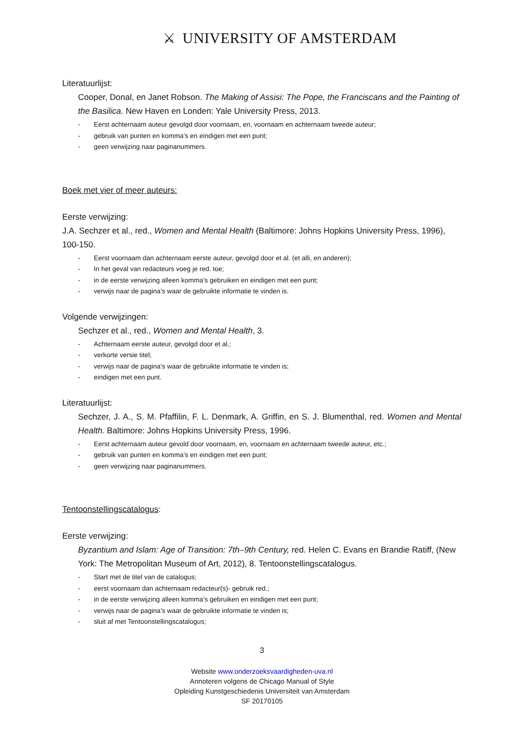⚔ UNIVERSITY OF AMSTERDAM
Literatuurlijst:
Cooper, Donal, en Janet Robson. The Making of Assisi: The Pope, the Franciscans and the Painting of the Basilica. New Haven en Londen: Yale University Press, 2013.
- Eerst achternaam auteur gevolgd door voornaam, en, voornaam en achternaam tweede auteur;
- gebruik van punten en komma’s en eindigen met een punt;
- geen verwijzing naar paginanummers.
Boek met vier of meer auteurs:
Eerste verwijzing:
J.A. Sechzer et al., red., Women and Mental Health (Baltimore: Johns Hopkins University Press, 1996), 100-150.
- Eerst voornaam dan achternaam eerste auteur, gevolgd door et al. (et alli, en anderen);
- In het geval van redacteurs voeg je red. toe;
- in de eerste verwijzing alleen komma’s gebruiken en eindigen met een punt;
- verwijs naar de pagina’s waar de gebruikte informatie te vinden is.
Volgende verwijzingen:
Sechzer et al., red., Women and Mental Health, 3.
- Achternaam eerste auteur, gevolgd door et al.;
- verkorte versie titel;
- verwijs naar de pagina’s waar de gebruikte informatie te vinden is;
- eindigen met een punt.
Literatuurlijst:
Sechzer, J. A., S. M. Pfaffilin, F. L. Denmark, A. Griffin, en S. J. Blumenthal, red. Women and Mental Health. Baltimore: Johns Hopkins University Press, 1996.
- Eerst achternaam auteur gevold door voornaam, en, voornaam en achternaam tweede auteur, etc.;
- gebruik van punten en komma’s en eindigen met een punt;
- geen verwijzing naar paginanummers.
Tentoonstellingscatalogus:
Eerste verwijzing:
Byzantium and Islam: Age of Transition: 7th–9th Century, red. Helen C. Evans en Brandie Ratiff, (New York: The Metropolitan Museum of Art, 2012), 8. Tentoonstellingscatalogus.
- Start met de titel van de catalogus;
- eerst voornaam dan achternaam redacteur(s)- gebruik red.;
- in de eerste verwijzing alleen komma’s gebruiken en eindigen met een punt;
- verwijs naar de pagina’s waar de gebruikte informatie te vinden is;
- sluit af met Tentoonstellingscatalogus;
3
Website www.onderzoeksvaardigheden-uva.nl
Annoteren volgens de Chicago Manual of Style
Opleiding Kunstgeschiedenis Universiteit van Amsterdam
SF 20170105